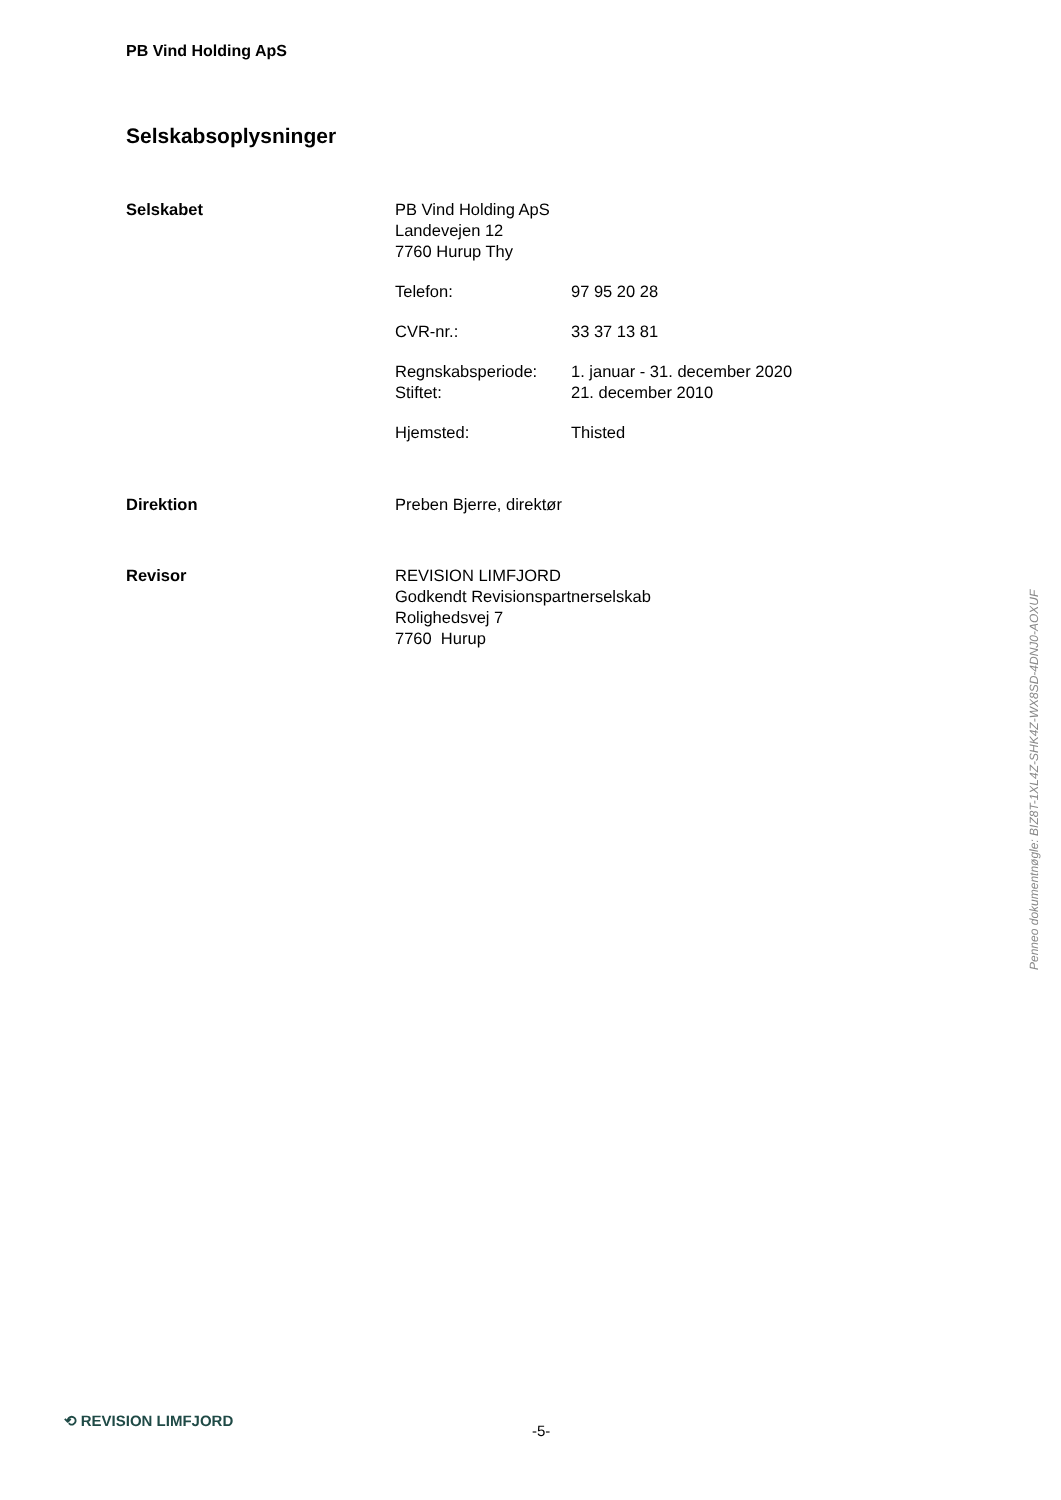PB Vind Holding ApS
Selskabsoplysninger
Selskabet
PB Vind Holding ApS
Landevejen 12
7760 Hurup Thy
Telefon: 97 95 20 28
CVR-nr.: 33 37 13 81
Regnskabsperiode: 1. januar - 31. december 2020
Stiftet: 21. december 2010
Hjemsted: Thisted
Direktion
Preben Bjerre, direktør
Revisor
REVISION LIMFJORD
Godkendt Revisionspartnerselskab
Rolighedsvej 7
7760 Hurup
Penneo dokumentnøgle: BIZ8T-1XL4Z-SHK4Z-WX8SD-4DNJ0-AOXUF
⟲ REVISION LIMFJORD
-5-